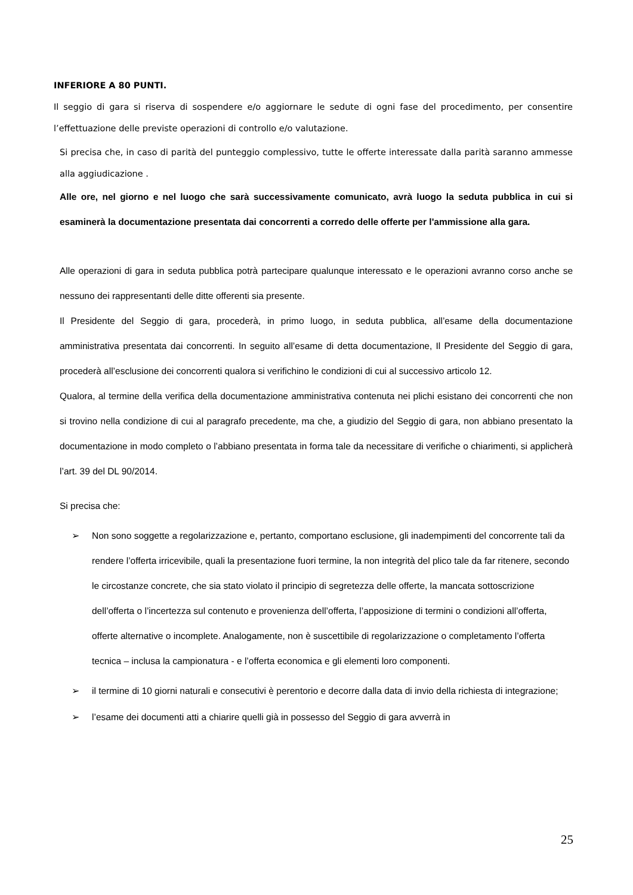INFERIORE A 80 PUNTI.
Il seggio di gara si riserva di sospendere e/o aggiornare le sedute di ogni fase del procedimento, per consentire l’effettuazione delle previste operazioni di controllo e/o valutazione.
Si precisa che, in caso di parità del punteggio complessivo, tutte le offerte interessate dalla parità saranno ammesse alla aggiudicazione .
Alle ore, nel giorno e nel luogo che sarà successivamente comunicato, avrà luogo la seduta pubblica in cui si esaminerà la documentazione presentata dai concorrenti a corredo delle offerte per l'ammissione alla gara.
Alle operazioni di gara in seduta pubblica potrà partecipare qualunque interessato e le operazioni avranno corso anche se nessuno dei rappresentanti delle ditte offerenti sia presente.
Il Presidente del Seggio di gara, procederà, in primo luogo, in seduta pubblica, all’esame della documentazione amministrativa presentata dai concorrenti. In seguito all’esame di detta documentazione, Il Presidente del Seggio di gara, procederà all’esclusione dei concorrenti qualora si verifichino le condizioni di cui al successivo articolo 12.
Qualora, al termine della verifica della documentazione amministrativa contenuta nei plichi esistano dei concorrenti che non si trovino nella condizione di cui al paragrafo precedente, ma che, a giudizio del Seggio di gara, non abbiano presentato la documentazione in modo completo o l’abbiano presentata in forma tale da necessitare di verifiche o chiarimenti, si applicherà l’art. 39 del DL 90/2014.
Si precisa che:
➢ Non sono soggette a regolarizzazione e, pertanto, comportano esclusione, gli inadempimenti del concorrente tali da rendere l’offerta irricevibile, quali la presentazione fuori termine, la non integrità del plico tale da far ritenere, secondo le circostanze concrete, che sia stato violato il principio di segretezza delle offerte, la mancata sottoscrizione dell’offerta o l’incertezza sul contenuto e provenienza dell’offerta, l’apposizione di termini o condizioni all’offerta, offerte alternative o incomplete. Analogamente, non è suscettibile di regolarizzazione o completamento l’offerta tecnica – inclusa la campionatura - e l’offerta economica e gli elementi loro componenti.
➢ il termine di 10 giorni naturali e consecutivi è perentorio e decorre dalla data di invio della richiesta di integrazione;
➢ l’esame dei documenti atti a chiarire quelli già in possesso del Seggio di gara avverrà in
25